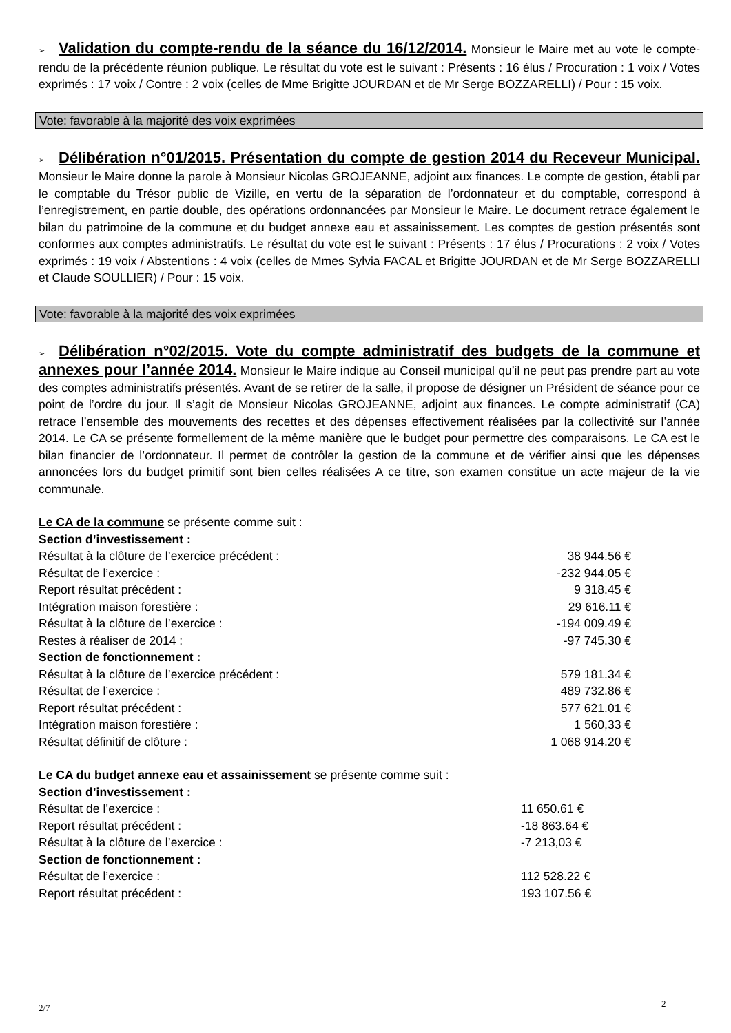➢ Validation du compte-rendu de la séance du 16/12/2014. Monsieur le Maire met au vote le compte-rendu de la précédente réunion publique. Le résultat du vote est le suivant : Présents : 16 élus / Procuration : 1 voix / Votes exprimés : 17 voix / Contre : 2 voix (celles de Mme Brigitte JOURDAN et de Mr Serge BOZZARELLI) / Pour : 15 voix.
Vote: favorable à la majorité des voix exprimées
➢ Délibération n°01/2015. Présentation du compte de gestion 2014 du Receveur Municipal. Monsieur le Maire donne la parole à Monsieur Nicolas GROJEANNE, adjoint aux finances. Le compte de gestion, établi par le comptable du Trésor public de Vizille, en vertu de la séparation de l’ordonnateur et du comptable, correspond à l’enregistrement, en partie double, des opérations ordonnancées par Monsieur le Maire. Le document retrace également le bilan du patrimoine de la commune et du budget annexe eau et assainissement. Les comptes de gestion présentés sont conformes aux comptes administratifs. Le résultat du vote est le suivant : Présents : 17 élus / Procurations : 2 voix / Votes exprimés : 19 voix / Abstentions : 4 voix (celles de Mmes Sylvia FACAL et Brigitte JOURDAN et de Mr Serge BOZZARELLI et Claude SOULLIER) / Pour : 15 voix.
Vote: favorable à la majorité des voix exprimées
➢ Délibération n°02/2015. Vote du compte administratif des budgets de la commune et annexes pour l’année 2014. Monsieur le Maire indique au Conseil municipal qu’il ne peut pas prendre part au vote des comptes administratifs présentés. Avant de se retirer de la salle, il propose de désigner un Président de séance pour ce point de l’ordre du jour. Il s’agit de Monsieur Nicolas GROJEANNE, adjoint aux finances. Le compte administratif (CA) retrace l’ensemble des mouvements des recettes et des dépenses effectivement réalisées par la collectivité sur l’année 2014. Le CA se présente formellement de la même manière que le budget pour permettre des comparaisons. Le CA est le bilan financier de l’ordonnateur. Il permet de contrôler la gestion de la commune et de vérifier ainsi que les dépenses annoncées lors du budget primitif sont bien celles réalisées A ce titre, son examen constitue un acte majeur de la vie communale.
Le CA de la commune se présente comme suit :
| Section d’investissement : | |
| Résultat à la clôture de l’exercice précédent : | 38 944.56 € |
| Résultat de l’exercice : | -232 944.05 € |
| Report résultat précédent : | 9 318.45 € |
| Intégration maison forestière : | 29 616.11 € |
| Résultat à la clôture de l’exercice : | -194 009.49 € |
| Restes à réaliser de 2014 : | -97 745.30 € |
| Section de fonctionnement : | |
| Résultat à la clôture de l’exercice précédent : | 579 181.34 € |
| Résultat de l’exercice : | 489 732.86 € |
| Report résultat précédent : | 577 621.01 € |
| Intégration maison forestière : | 1 560,33 € |
| Résultat définitif de clôture : | 1 068 914.20 € |
Le CA du budget annexe eau et assainissement se présente comme suit :
| Section d’investissement : | |
| Résultat de l’exercice : | 11 650.61 € |
| Report résultat précédent : | -18 863.64 € |
| Résultat à la clôture de l’exercice : | -7 213,03 € |
| Section de fonctionnement : | |
| Résultat de l’exercice : | 112 528.22 € |
| Report résultat précédent : | 193 107.56 € |
2/7 2